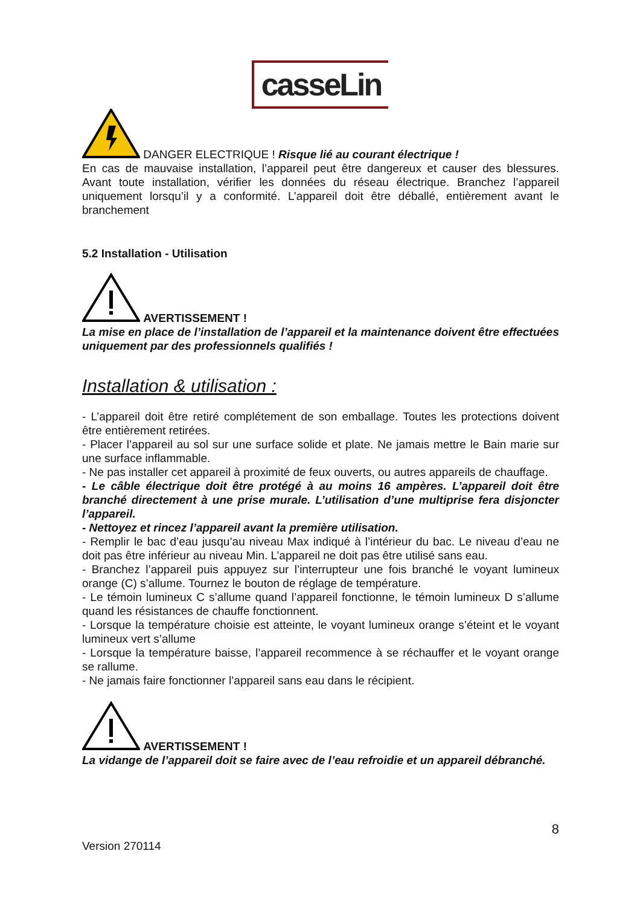casseLin
DANGER ELECTRIQUE ! Risque lié au courant électrique !
En cas de mauvaise installation, l’appareil peut être dangereux et causer des blessures. Avant toute installation, vérifier les données du réseau électrique. Branchez l’appareil uniquement lorsqu’il y a conformité. L’appareil doit être déballé, entièrement avant le branchement
5.2 Installation - Utilisation
AVERTISSEMENT !
La mise en place de l’installation de l’appareil et la maintenance doivent être effectuées uniquement par des professionnels qualifiés !
Installation & utilisation :
- L’appareil doit être retiré complétement de son emballage. Toutes les protections doivent être entièrement retirées.
- Placer l’appareil au sol sur une surface solide et plate. Ne jamais mettre le Bain marie sur une surface inflammable.
- Ne pas installer cet appareil à proximité de feux ouverts, ou autres appareils de chauffage.
- Le câble électrique doit être protégé à au moins 16 ampères. L’appareil doit être branché directement à une prise murale. L’utilisation d’une multiprise fera disjoncter l’appareil.
- Nettoyez et rincez l’appareil avant la première utilisation.
- Remplir le bac d’eau jusqu’au niveau Max indiqué à l’intérieur du bac. Le niveau d’eau ne doit pas être inférieur au niveau Min. L’appareil ne doit pas être utilisé sans eau.
- Branchez l’appareil puis appuyez sur l’interrupteur une fois branché le voyant lumineux orange (C) s’allume. Tournez le bouton de réglage de température.
- Le témoin lumineux C s’allume quand l’appareil fonctionne, le témoin lumineux D s’allume quand les résistances de chauffe fonctionnent.
- Lorsque la température choisie est atteinte, le voyant lumineux orange s’éteint et le voyant lumineux vert s’allume
- Lorsque la température baisse, l’appareil recommence à se réchauffer et le voyant orange se rallume.
- Ne jamais faire fonctionner l’appareil sans eau dans le récipient.
AVERTISSEMENT !
La vidange de l’appareil doit se faire avec de l’eau refroidie et un appareil débranché.
8
Version 270114